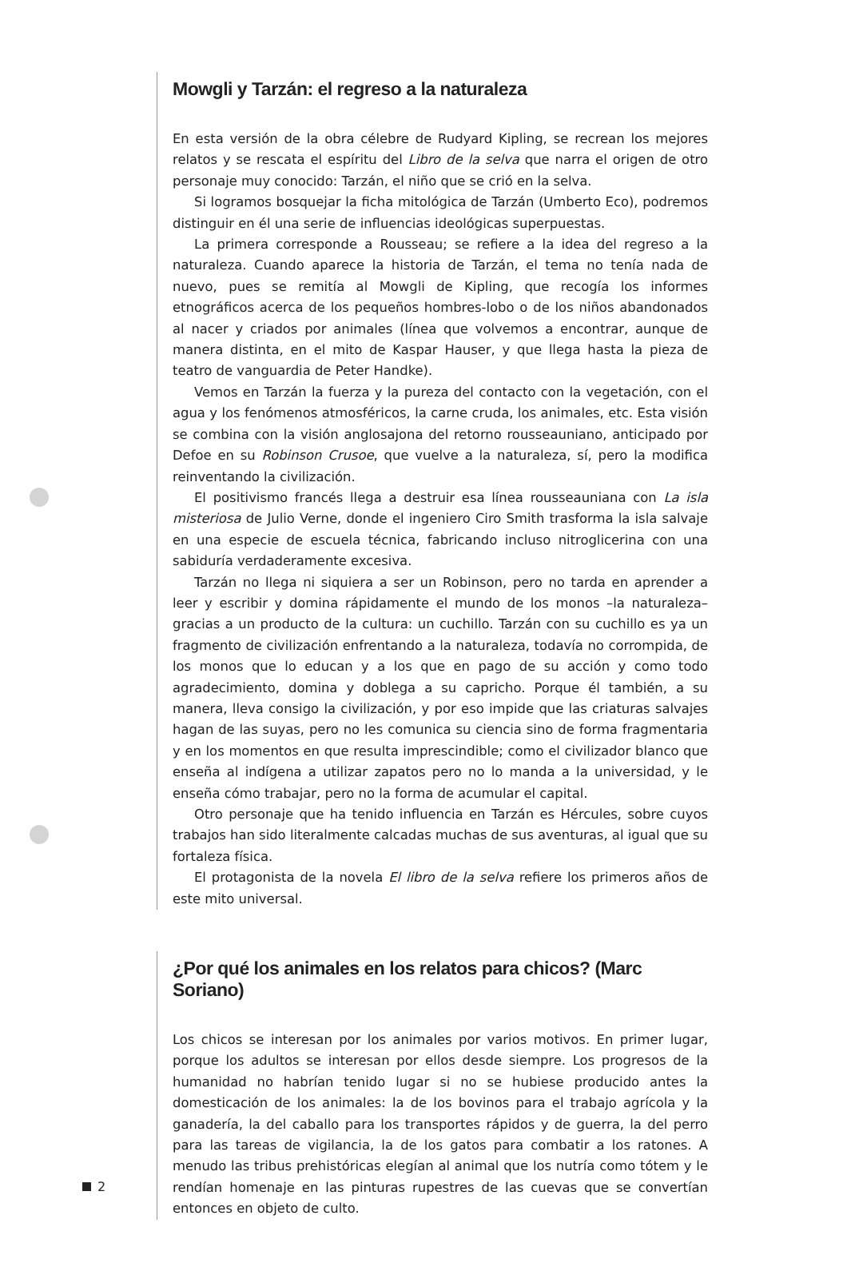Mowgli y Tarzán: el regreso a la naturaleza
En esta versión de la obra célebre de Rudyard Kipling, se recrean los mejores relatos y se rescata el espíritu del Libro de la selva que narra el origen de otro personaje muy conocido: Tarzán, el niño que se crió en la selva.
Si logramos bosquejar la ficha mitológica de Tarzán (Umberto Eco), podremos distinguir en él una serie de influencias ideológicas superpuestas.
La primera corresponde a Rousseau; se refiere a la idea del regreso a la naturaleza. Cuando aparece la historia de Tarzán, el tema no tenía nada de nuevo, pues se remitía al Mowgli de Kipling, que recogía los informes etnográficos acerca de los pequeños hombres-lobo o de los niños abandonados al nacer y criados por animales (línea que volvemos a encontrar, aunque de manera distinta, en el mito de Kaspar Hauser, y que llega hasta la pieza de teatro de vanguardia de Peter Handke).
Vemos en Tarzán la fuerza y la pureza del contacto con la vegetación, con el agua y los fenómenos atmosféricos, la carne cruda, los animales, etc. Esta visión se combina con la visión anglosajona del retorno rousseauniano, anticipado por Defoe en su Robinson Crusoe, que vuelve a la naturaleza, sí, pero la modifica reinventando la civilización.
El positivismo francés llega a destruir esa línea rousseauniana con La isla misteriosa de Julio Verne, donde el ingeniero Ciro Smith trasforma la isla salvaje en una especie de escuela técnica, fabricando incluso nitroglicerina con una sabiduría verdaderamente excesiva.
Tarzán no llega ni siquiera a ser un Robinson, pero no tarda en aprender a leer y escribir y domina rápidamente el mundo de los monos –la naturaleza– gracias a un producto de la cultura: un cuchillo. Tarzán con su cuchillo es ya un fragmento de civilización enfrentando a la naturaleza, todavía no corrompida, de los monos que lo educan y a los que en pago de su acción y como todo agradecimiento, domina y doblega a su capricho. Porque él también, a su manera, lleva consigo la civilización, y por eso impide que las criaturas salvajes hagan de las suyas, pero no les comunica su ciencia sino de forma fragmentaria y en los momentos en que resulta imprescindible; como el civilizador blanco que enseña al indígena a utilizar zapatos pero no lo manda a la universidad, y le enseña cómo trabajar, pero no la forma de acumular el capital.
Otro personaje que ha tenido influencia en Tarzán es Hércules, sobre cuyos trabajos han sido literalmente calcadas muchas de sus aventuras, al igual que su fortaleza física.
El protagonista de la novela El libro de la selva refiere los primeros años de este mito universal.
¿Por qué los animales en los relatos para chicos? (Marc Soriano)
Los chicos se interesan por los animales por varios motivos. En primer lugar, porque los adultos se interesan por ellos desde siempre. Los progresos de la humanidad no habrían tenido lugar si no se hubiese producido antes la domesticación de los animales: la de los bovinos para el trabajo agrícola y la ganadería, la del caballo para los transportes rápidos y de guerra, la del perro para las tareas de vigilancia, la de los gatos para combatir a los ratones. A menudo las tribus prehistóricas elegían al animal que los nutría como tótem y le rendían homenaje en las pinturas rupestres de las cuevas que se convertían entonces en objeto de culto.
2